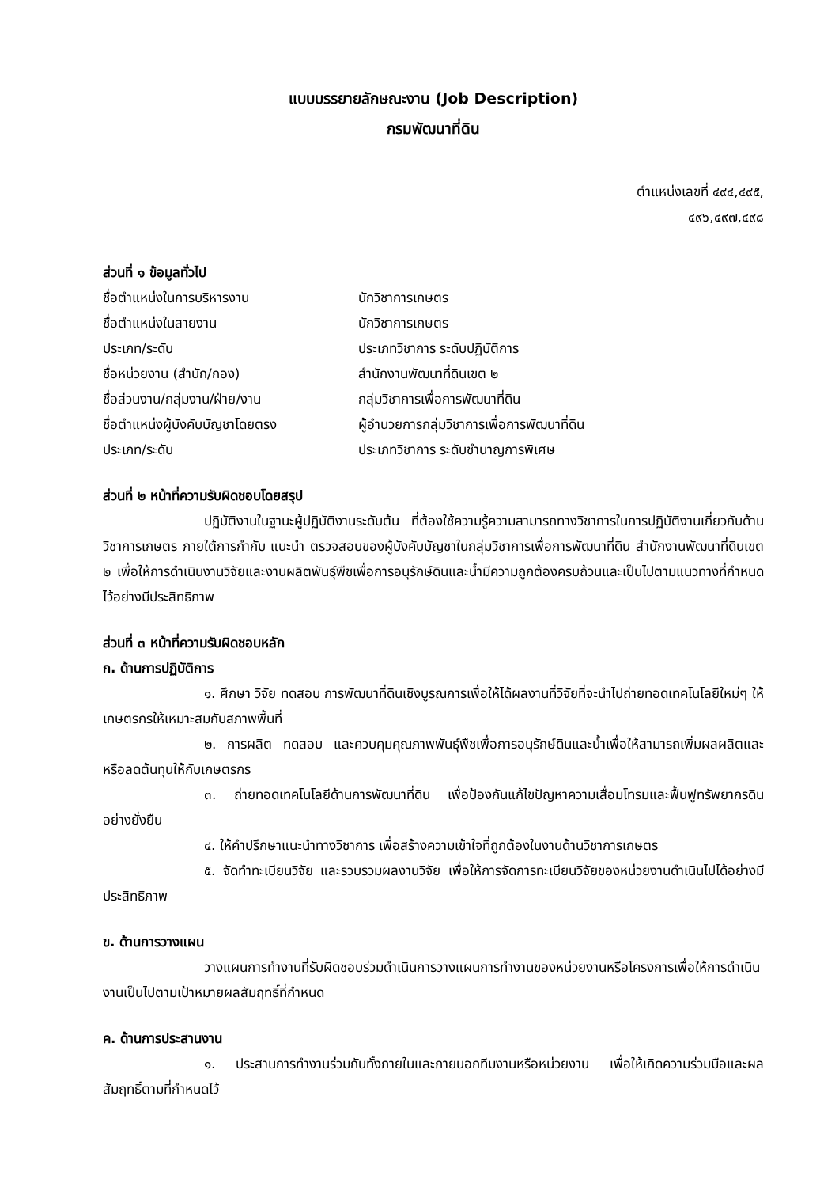แบบบรรยายลักษณะงาน (Job Description)
กรมพัฒนาที่ดิน
ตำแหน่งเลขที่ ๔๙๔,๔๙๕,
๔๙๖,๔๙๗,๔๙๘
ส่วนที่ ๑ ข้อมูลทั่วไป
ชื่อตำแหน่งในการบริหารงาน นักวิชาการเกษตร
ชื่อตำแหน่งในสายงาน นักวิชาการเกษตร
ประเภท/ระดับ ประเภทวิชาการ ระดับปฏิบัติการ
ชื่อหน่วยงาน (สำนัก/กอง) สำนักงานพัฒนาที่ดินเขต ๒
ชื่อส่วนงาน/กลุ่มงาน/ฝ่าย/งาน กลุ่มวิชาการเพื่อการพัฒนาที่ดิน
ชื่อตำแหน่งผู้บังคับบัญชาโดยตรง ผู้อำนวยการกลุ่มวิชาการเพื่อการพัฒนาที่ดิน
ประเภท/ระดับ ประเภทวิชาการ ระดับชำนาญการพิเศษ
ส่วนที่ ๒ หน้าที่ความรับผิดชอบโดยสรุป
ปฏิบัติงานในฐานะผู้ปฏิบัติงานระดับต้น ที่ต้องใช้ความรู้ความสามารถทางวิชาการในการปฏิบัติงานเกี่ยวกับด้านวิชาการเกษตร ภายใต้การกำกับ แนะนำ ตรวจสอบของผู้บังคับบัญชาในกลุ่มวิชาการเพื่อการพัฒนาที่ดิน สำนักงานพัฒนาที่ดินเขต ๒ เพื่อให้การดำเนินงานวิจัยและงานผลิตพันธุ์พืชเพื่อการอนุรักษ์ดินและน้ำมีความถูกต้องครบถ้วนและเป็นไปตามแนวทางที่กำหนดไว้อย่างมีประสิทธิภาพ
ส่วนที่ ๓ หน้าที่ความรับผิดชอบหลัก
ก. ด้านการปฏิบัติการ
๑. ศึกษา วิจัย ทดสอบ การพัฒนาที่ดินเชิงบูรณการเพื่อให้ได้ผลงานที่วิจัยที่จะนำไปถ่ายทอดเทคโนโลยีใหม่ๆ ให้เกษตรกรให้เหมาะสมกับสภาพพื้นที่
๒. การผลิต ทดสอบ และควบคุมคุณภาพพันธุ์พืชเพื่อการอนุรักษ์ดินและน้ำเพื่อให้สามารถเพิ่มผลผลิตและหรือลดต้นทุนให้กับเกษตรกร
๓. ถ่ายทอดเทคโนโลยีด้านการพัฒนาที่ดิน เพื่อป้องกันแก้ไขปัญหาความเสื่อมโทรมและฟื้นฟูทรัพยากรดินอย่างยั่งยืน
๔. ให้คำปรึกษาแนะนำทางวิชาการ เพื่อสร้างความเข้าใจที่ถูกต้องในงานด้านวิชาการเกษตร
๕. จัดทำทะเบียนวิจัย และรวบรวมผลงานวิจัย เพื่อให้การจัดการทะเบียนวิจัยของหน่วยงานดำเนินไปได้อย่างมีประสิทธิภาพ
ข. ด้านการวางแผน
วางแผนการทำงานที่รับผิดชอบร่วมดำเนินการวางแผนการทำงานของหน่วยงานหรือโครงการเพื่อให้การดำเนินงานเป็นไปตามเป้าหมายผลสัมฤทธิ์ที่กำหนด
ค. ด้านการประสานงาน
๑. ประสานการทำงานร่วมกันทั้งภายในและภายนอกทีมงานหรือหน่วยงาน เพื่อให้เกิดความร่วมมือและผลสัมฤทธิ์ตามที่กำหนดไว้